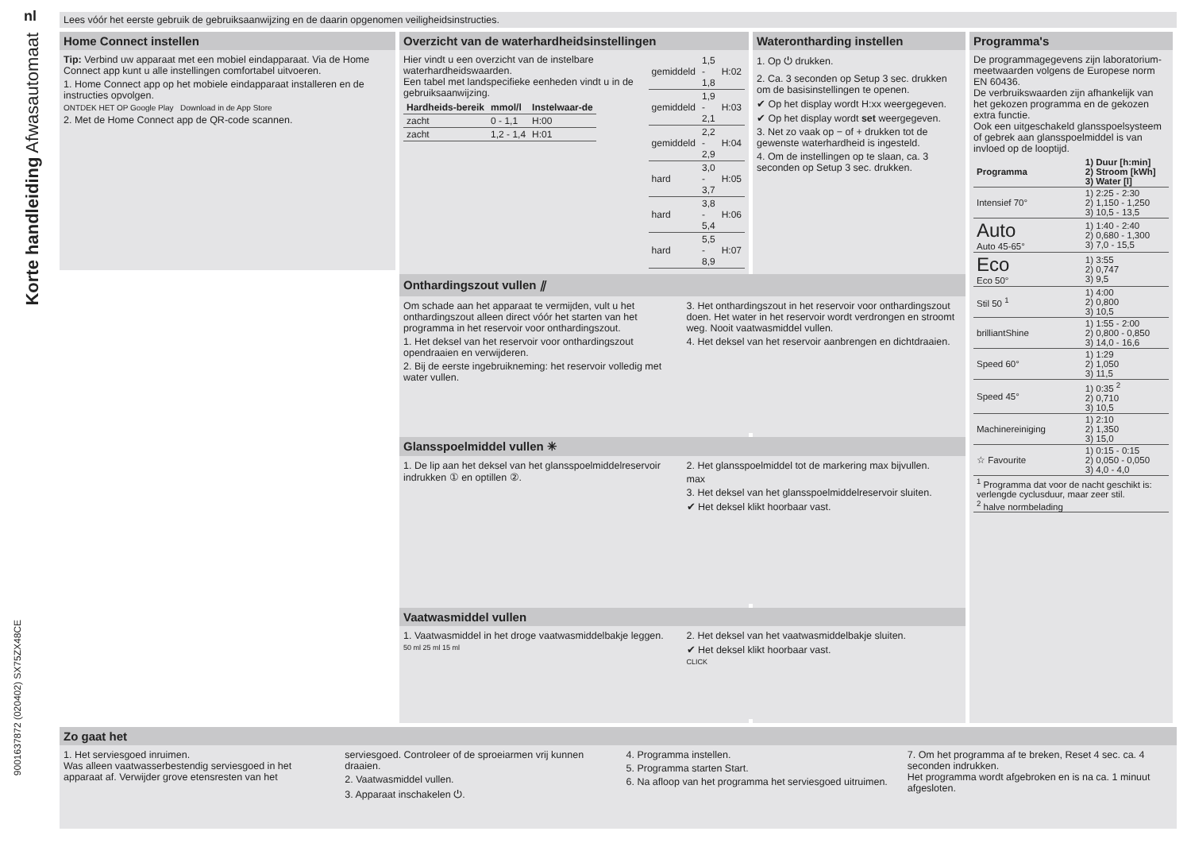nl
Korte handleiding Afwasautomaat
9001637872 (020402) SX75ZX48CE
Lees vóór het eerste gebruik de gebruiksaanwijzing en de daarin opgenomen veiligheidsinstructies.
Home Connect instellen
Tip: Verbind uw apparaat met een mobiel eindapparaat. Via de Home Connect app kunt u alle instellingen comfortabel uitvoeren.
1. Home Connect app op het mobiele eindapparaat installeren en de instructies opvolgen.
ONTDEK HET OP Google Play Download in de App Store
2. Met de Home Connect app de QR-code scannen.
Overzicht van de waterhardheidsinstellingen
Hier vindt u een overzicht van de instelbare waterhardheidswaarden.
Een tabel met landspecifieke eenheden vindt u in de gebruiksaanwijzing.
| Hardheids-bereik | mmol/l | Instelwaar-de |
| --- | --- | --- |
| zacht | 0 - 1,1 | H:00 |
| zacht | 1,2 - 1,4 | H:01 |
| gemiddeld | 1,5 - 1,8 | H:02 |
| gemiddeld | 1,9 - 2,1 | H:03 |
| gemiddeld | 2,2 - 2,9 | H:04 |
| hard | 3,0 - 3,7 | H:05 |
| hard | 3,8 - 5,4 | H:06 |
| hard | 5,5 - 8,9 | H:07 |
Waterontharding instellen
1. Op ⏻ drukken.
2. Ca. 3 seconden op Setup 3 sec. drukken om de basisinstellingen te openen.
✔ Op het display wordt H:xx weergegeven.
✔ Op het display wordt set weergegeven.
3. Net zo vaak op − of + drukken tot de gewenste waterhardheid is ingesteld.
4. Om de instellingen op te slaan, ca. 3 seconden op Setup 3 sec. drukken.
Programma's
De programmagegevens zijn laboratorium-meetwaarden volgens de Europese norm EN 60436.
De verbruikswaarden zijn afhankelijk van het gekozen programma en de gekozen extra functie.
Ook een uitgeschakeld glansspoelsysteem of gebrek aan glansspoelmiddel is van invloed op de looptijd.
| Programma | 1) Duur [h:min] 2) Stroom [kWh] 3) Water [l] |
| --- | --- |
| Intensief 70° | 1) 2:25 - 2:30 2) 1,150 - 1,250 3) 10,5 - 13,5 |
| Auto Auto 45-65° | 1) 1:40 - 2:40 2) 0,680 - 1,300 3) 7,0 - 15,5 |
| Eco Eco 50° | 1) 3:55 2) 0,747 3) 9,5 |
| Stil 50 <sup>1</sup> | 1) 4:00 2) 0,800 3) 10,5 |
| brilliantShine | 1) 1:55 - 2:00 2) 0,800 - 0,850 3) 14,0 - 16,6 |
| Speed 60° | 1) 1:29 2) 1,050 3) 11,5 |
| Speed 45° | 1) 0:35 <sup>2</sup> 2) 0,710 3) 10,5 |
| Machinereiniging | 1) 2:10 2) 1,350 3) 15,0 |
| ☆ Favourite | 1) 0:15 - 0:15 2) 0,050 - 0,050 3) 4,0 - 4,0 |
| <sup>1</sup> Programma dat voor de nacht geschikt is: verlengde cyclusduur, maar zeer stil. <sup>2</sup> halve normbelading | |
Onthardingszout vullen ⫽
Om schade aan het apparaat te vermijden, vult u het onthardingszout alleen direct vóór het starten van het programma in het reservoir voor onthardingszout.
1. Het deksel van het reservoir voor onthardingszout opendraaien en verwijderen.
2. Bij de eerste ingebruikneming: het reservoir volledig met water vullen.
3. Het onthardingszout in het reservoir voor onthardingszout doen. Het water in het reservoir wordt verdrongen en stroomt weg. Nooit vaatwasmiddel vullen.
4. Het deksel van het reservoir aanbrengen en dichtdraaien.
Glansspoelmiddel vullen ✳
1. De lip aan het deksel van het glansspoelmiddelreservoir indrukken ① en optillen ②.
2. Het glansspoelmiddel tot de markering max bijvullen.
max
3. Het deksel van het glansspoelmiddelreservoir sluiten.
✔ Het deksel klikt hoorbaar vast.
Vaatwasmiddel vullen
1. Vaatwasmiddel in het droge vaatwasmiddelbakje leggen.
50 ml 25 ml 15 ml
2. Het deksel van het vaatwasmiddelbakje sluiten.
✔ Het deksel klikt hoorbaar vast.
CLICK
Zo gaat het
1. Het serviesgoed inruimen.
Was alleen vaatwasserbestendig serviesgoed in het apparaat af. Verwijder grove etensresten van het serviesgoed. Controleer of de sproeiarmen vrij kunnen draaien.
2. Vaatwasmiddel vullen.
3. Apparaat inschakelen ⏻.
4. Programma instellen.
5. Programma starten Start.
6. Na afloop van het programma het serviesgoed uitruimen.
7. Om het programma af te breken, Reset 4 sec. ca. 4 seconden indrukken.
Het programma wordt afgebroken en is na ca. 1 minuut afgesloten.